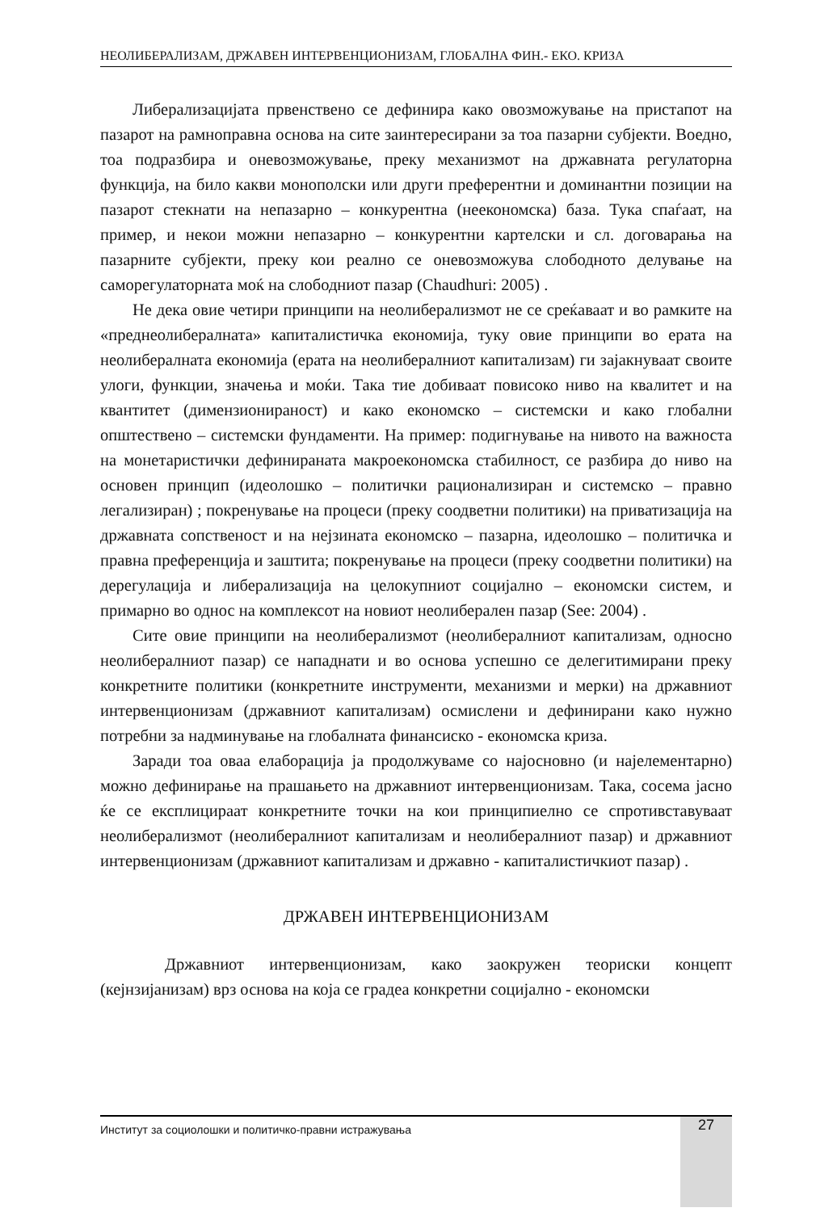НЕОЛИБЕРАЛИЗАМ, ДРЖАВЕН ИНТЕРВЕНЦИОНИЗАМ, ГЛОБАЛНА ФИН.- ЕКО. КРИЗА
Либерализацијата првенствено се дефинира како овозможување на пристапот на пазарот на рамноправна основа на сите заинтересирани за тоа пазарни субјекти. Воедно, тоа подразбира и оневозможување, преку механизмот на државната регулаторна функција, на било какви монополски или други преферентни и доминантни позиции на пазарот стекнати на непазарно – конкурентна (неекономска) база. Тука спаѓаат, на пример, и некои можни непазарно – конкурентни картелски и сл. договарања на пазарните субјекти, преку кои реално се оневозможува слободното делување на саморегулаторната моќ на слободниот пазар (Chaudhuri: 2005) .
Не дека овие четири принципи на неолиберализмот не се среќаваат и во рамките на «преднеолибералната» капиталистичка економија, туку овие принципи во ерата на неолибералната економија (ерата на неолибералниот капитализам) ги зајакнуваат своите улоги, функции, значења и моќи. Така тие добиваат повисоко ниво на квалитет и на квантитет (димензионираност) и како економско – системски и како глобални општествено – системски фундаменти. На пример: подигнување на нивото на важноста на монетаристички дефинираната макроекономска стабилност, се разбира до ниво на основен принцип (идеолошко – политички рационализиран и системско – правно легализиран) ; покренување на процеси (преку соодветни политики) на приватизација на државната сопственост и на нејзината економско – пазарна, идеолошко – политичка и правна преференција и заштита; покренување на процеси (преку соодветни политики) на дерегулација и либерализација на целокупниот социјално – економски систем, и примарно во однос на комплексот на новиот неолиберален пазар (See: 2004) .
Сите овие принципи на неолиберализмот (неолибералниот капитализам, односно неолибералниот пазар) се нападнати и во основа успешно се делегитимирани преку конкретните политики (конкретните инструменти, механизми и мерки) на државниот интервенционизам (државниот капитализам) осмислени и дефинирани како нужно потребни за надминување на глобалната финансиско - економска криза.
Заради тоа оваа елаборација ја продолжуваме со најосновно (и најелементарно) можно дефинирање на прашањето на државниот интервенционизам. Така, сосема јасно ќе се експлицираат конкретните точки на кои принципиелно се спротивставуваат неолиберализмот (неолибералниот капитализам и неолибералниот пазар) и државниот интервенционизам (државниот капитализам и државно - капиталистичкиот пазар) .
ДРЖАВЕН ИНТЕРВЕНЦИОНИЗАМ
Државниот интервенционизам, како заокружен теориски концепт (кејнзијанизам) врз основа на која се градеа конкретни социјално - економски
Институт за социолошки и политичко-правни истражувања 27